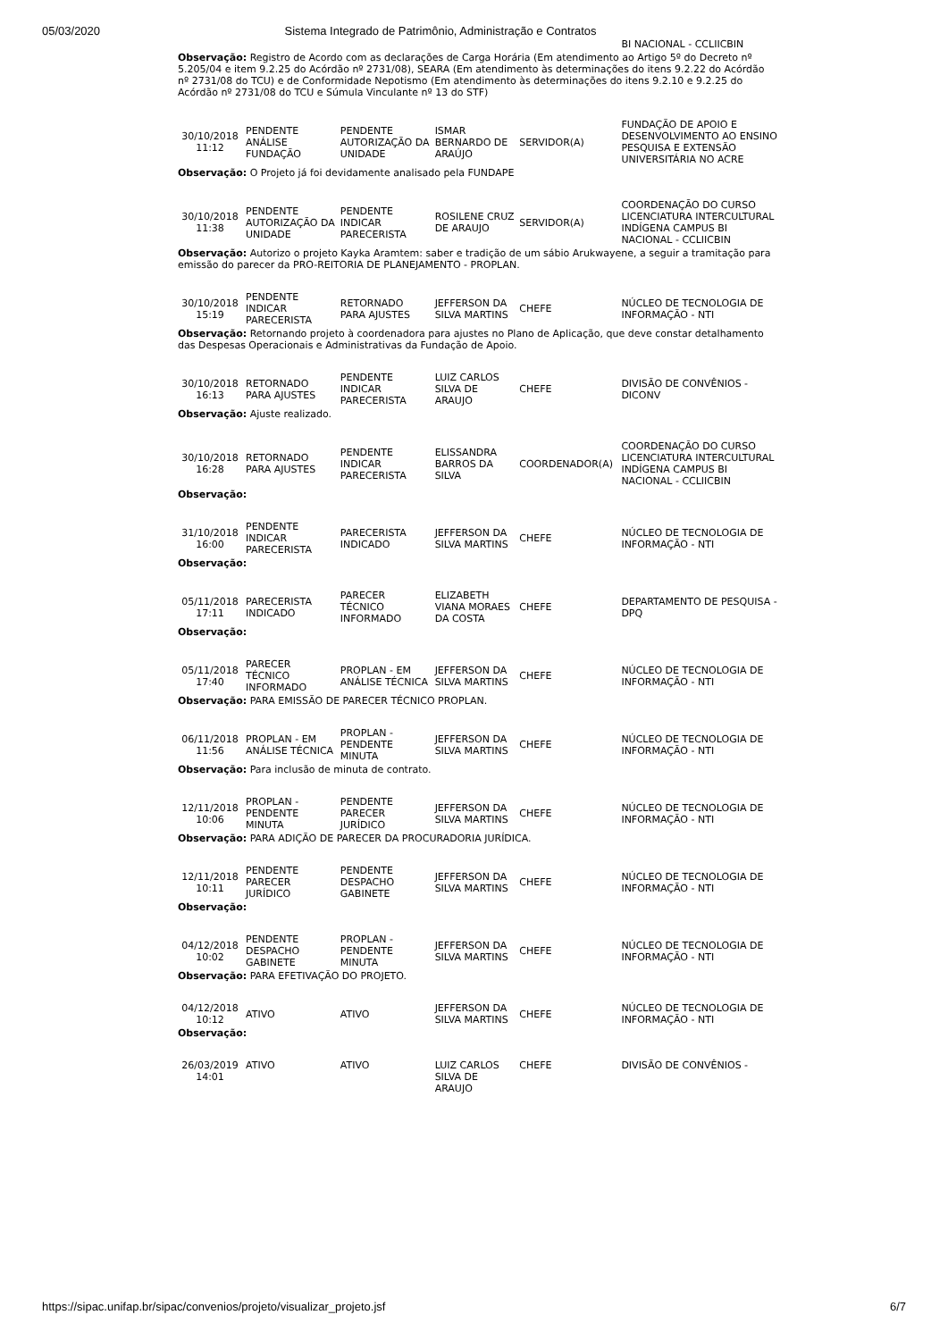05/03/2020 Sistema Integrado de Patrimônio, Administração e Contratos
| | | | | | BI NACIONAL - CCLIICBIN |
| Observação: Registro de Acordo com as declarações de Carga Horária (Em atendimento ao Artigo 5º do Decreto nº 5.205/04 e item 9.2.25 do Acórdão nº 2731/08), SEARA (Em atendimento às determinações do itens 9.2.22 do Acórdão nº 2731/08 do TCU) e de Conformidade Nepotismo (Em atendimento às determinações do itens 9.2.10 e 9.2.25 do Acórdão nº 2731/08 do TCU e Súmula Vinculante nº 13 do STF) | | | | | |
| 30/10/2018 11:12 | PENDENTE ANÁLISE FUNDAÇÃO | PENDENTE AUTORIZAÇÃO DA UNIDADE | ISMAR BERNARDO DE ARAÚJO | SERVIDOR(A) | FUNDAÇÃO DE APOIO E DESENVOLVIMENTO AO ENSINO PESQUISA E EXTENSÃO UNIVERSITÁRIA NO ACRE |
| Observação: O Projeto já foi devidamente analisado pela FUNDAPE | | | | | |
| 30/10/2018 11:38 | PENDENTE AUTORIZAÇÃO DA UNIDADE | PENDENTE INDICAR PARECERISTA | ROSILENE CRUZ DE ARAUJO | SERVIDOR(A) | COORDENAÇÃO DO CURSO LICENCIATURA INTERCULTURAL INDÍGENA CAMPUS BI NACIONAL - CCLIICBIN |
| Observação: Autorizo o projeto Kayka Aramtem: saber e tradição de um sábio Arukwayene, a seguir a tramitação para emissão do parecer da PRO-REITORIA DE PLANEJAMENTO - PROPLAN. | | | | | |
| 30/10/2018 15:19 | PENDENTE INDICAR PARECERISTA | RETORNADO PARA AJUSTES | JEFFERSON DA SILVA MARTINS | CHEFE | NÚCLEO DE TECNOLOGIA DE INFORMAÇÃO - NTI |
| Observação: Retornando projeto à coordenadora para ajustes no Plano de Aplicação, que deve constar detalhamento das Despesas Operacionais e Administrativas da Fundação de Apoio. | | | | | |
| 30/10/2018 16:13 | RETORNADO PARA AJUSTES | PENDENTE INDICAR PARECERISTA | LUIZ CARLOS SILVA DE ARAUJO | CHEFE | DIVISÃO DE CONVÊNIOS - DICONV |
| Observação: Ajuste realizado. | | | | | |
| 30/10/2018 16:28 | RETORNADO PARA AJUSTES | PENDENTE INDICAR PARECERISTA | ELISSANDRA BARROS DA SILVA | COORDENADOR(A) | COORDENAÇÃO DO CURSO LICENCIATURA INTERCULTURAL INDÍGENA CAMPUS BI NACIONAL - CCLIICBIN |
| Observação: | | | | | |
| 31/10/2018 16:00 | PENDENTE INDICAR PARECERISTA | PARECERISTA INDICADO | JEFFERSON DA SILVA MARTINS | CHEFE | NÚCLEO DE TECNOLOGIA DE INFORMAÇÃO - NTI |
| Observação: | | | | | |
| 05/11/2018 17:11 | PARECERISTA INDICADO | PARECER TÉCNICO INFORMADO | ELIZABETH VIANA MORAES DA COSTA | CHEFE | DEPARTAMENTO DE PESQUISA - DPQ |
| Observação: | | | | | |
| 05/11/2018 17:40 | PARECER TÉCNICO INFORMADO | PROPLAN - EM ANÁLISE TÉCNICA | JEFFERSON DA SILVA MARTINS | CHEFE | NÚCLEO DE TECNOLOGIA DE INFORMAÇÃO - NTI |
| Observação: PARA EMISSÃO DE PARECER TÉCNICO PROPLAN. | | | | | |
| 06/11/2018 11:56 | PROPLAN - EM ANÁLISE TÉCNICA | PROPLAN - PENDENTE MINUTA | JEFFERSON DA SILVA MARTINS | CHEFE | NÚCLEO DE TECNOLOGIA DE INFORMAÇÃO - NTI |
| Observação: Para inclusão de minuta de contrato. | | | | | |
| 12/11/2018 10:06 | PROPLAN - PENDENTE MINUTA | PENDENTE PARECER JURÍDICO | JEFFERSON DA SILVA MARTINS | CHEFE | NÚCLEO DE TECNOLOGIA DE INFORMAÇÃO - NTI |
| Observação: PARA ADIÇÃO DE PARECER DA PROCURADORIA JURÍDICA. | | | | | |
| 12/11/2018 10:11 | PENDENTE PARECER JURÍDICO | PENDENTE DESPACHO GABINETE | JEFFERSON DA SILVA MARTINS | CHEFE | NÚCLEO DE TECNOLOGIA DE INFORMAÇÃO - NTI |
| Observação: | | | | | |
| 04/12/2018 10:02 | PENDENTE DESPACHO GABINETE | PROPLAN - PENDENTE MINUTA | JEFFERSON DA SILVA MARTINS | CHEFE | NÚCLEO DE TECNOLOGIA DE INFORMAÇÃO - NTI |
| Observação: PARA EFETIVAÇÃO DO PROJETO. | | | | | |
| 04/12/2018 10:12 | ATIVO | ATIVO | JEFFERSON DA SILVA MARTINS | CHEFE | NÚCLEO DE TECNOLOGIA DE INFORMAÇÃO - NTI |
| Observação: | | | | | |
| 26/03/2019 14:01 | ATIVO | ATIVO | LUIZ CARLOS SILVA DE ARAUJO | CHEFE | DIVISÃO DE CONVÊNIOS - |
https://sipac.unifap.br/sipac/convenios/projeto/visualizar_projeto.jsf 6/7